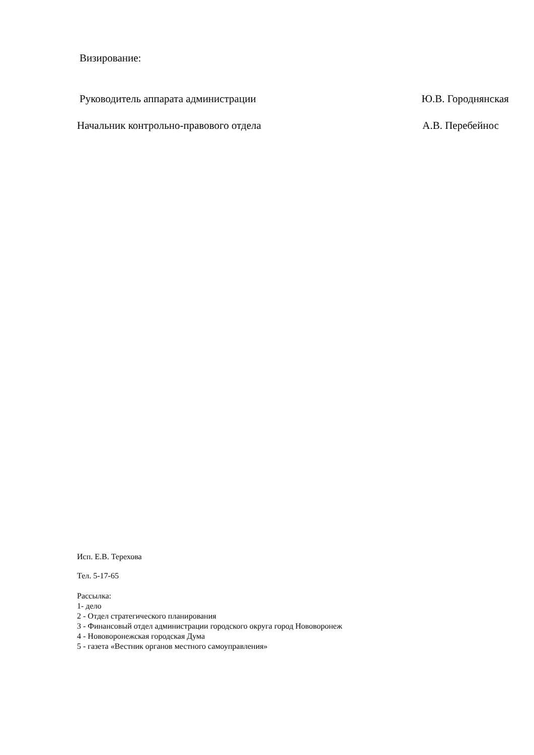Визирование:
Руководитель аппарата администрации Ю.В. Городнянская
Начальник контрольно-правового отдела А.В. Перебейнос
Исп. Е.В. Терехова
Тел. 5-17-65
Рассылка:
1- дело
2 - Отдел стратегического планирования
3 - Финансовый отдел администрации городского округа город Нововоронеж
4 - Нововоронежская городская Дума
5 - газета «Вестник органов местного самоуправления»